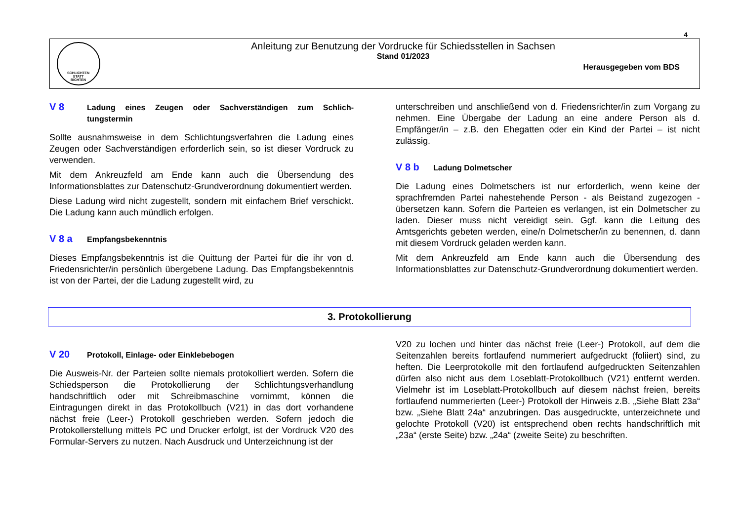4
SCHLICHTEN
STATT
RICHTEN
Anleitung zur Benutzung der Vordrucke für Schiedsstellen in Sachsen
Stand 01/2023
Herausgegeben vom BDS
V 8 Ladung eines Zeugen oder Sachverständigen zum Schlich-tungstermin
Sollte ausnahmsweise in dem Schlichtungsverfahren die Ladung eines Zeugen oder Sachverständigen erforderlich sein, so ist dieser Vordruck zu verwenden.
Mit dem Ankreuzfeld am Ende kann auch die Übersendung des Informationsblattes zur Datenschutz-Grundverordnung dokumentiert werden.
Diese Ladung wird nicht zugestellt, sondern mit einfachem Brief verschickt. Die Ladung kann auch mündlich erfolgen.
V 8 a Empfangsbekenntnis
Dieses Empfangsbekenntnis ist die Quittung der Partei für die ihr von d. Friedensrichter/in persönlich übergebene Ladung. Das Empfangsbekenntnis ist von der Partei, der die Ladung zugestellt wird, zu
unterschreiben und anschließend von d. Friedensrichter/in zum Vorgang zu nehmen. Eine Übergabe der Ladung an eine andere Person als d. Empfänger/in – z.B. den Ehegatten oder ein Kind der Partei – ist nicht zulässig.
V 8 b Ladung Dolmetscher
Die Ladung eines Dolmetschers ist nur erforderlich, wenn keine der sprachfremden Partei nahestehende Person - als Beistand zugezogen - übersetzen kann. Sofern die Parteien es verlangen, ist ein Dolmetscher zu laden. Dieser muss nicht vereidigt sein. Ggf. kann die Leitung des Amtsgerichts gebeten werden, eine/n Dolmetscher/in zu benennen, d. dann mit diesem Vordruck geladen werden kann.
Mit dem Ankreuzfeld am Ende kann auch die Übersendung des Informationsblattes zur Datenschutz-Grundverordnung dokumentiert werden.
3. Protokollierung
V 20 Protokoll, Einlage- oder Einklebebogen
Die Ausweis-Nr. der Parteien sollte niemals protokolliert werden. Sofern die Schiedsperson die Protokollierung der Schlichtungsverhandlung handschriftlich oder mit Schreibmaschine vornimmt, können die Eintragungen direkt in das Protokollbuch (V21) in das dort vorhandene nächst freie (Leer-) Protokoll geschrieben werden. Sofern jedoch die Protokollerstellung mittels PC und Drucker erfolgt, ist der Vordruck V20 des Formular-Servers zu nutzen. Nach Ausdruck und Unterzeichnung ist der
V20 zu lochen und hinter das nächst freie (Leer-) Protokoll, auf dem die Seitenzahlen bereits fortlaufend nummeriert aufgedruckt (foliiert) sind, zu heften. Die Leerprotokolle mit den fortlaufend aufgedruckten Seitenzahlen dürfen also nicht aus dem Loseblatt-Protokollbuch (V21) entfernt werden. Vielmehr ist im Loseblatt-Protokollbuch auf diesem nächst freien, bereits fortlaufend nummerierten (Leer-) Protokoll der Hinweis z.B. „Siehe Blatt 23a“ bzw. „Siehe Blatt 24a“ anzubringen. Das ausgedruckte, unterzeichnete und gelochte Protokoll (V20) ist entsprechend oben rechts handschriftlich mit „23a“ (erste Seite) bzw. „24a“ (zweite Seite) zu beschriften.